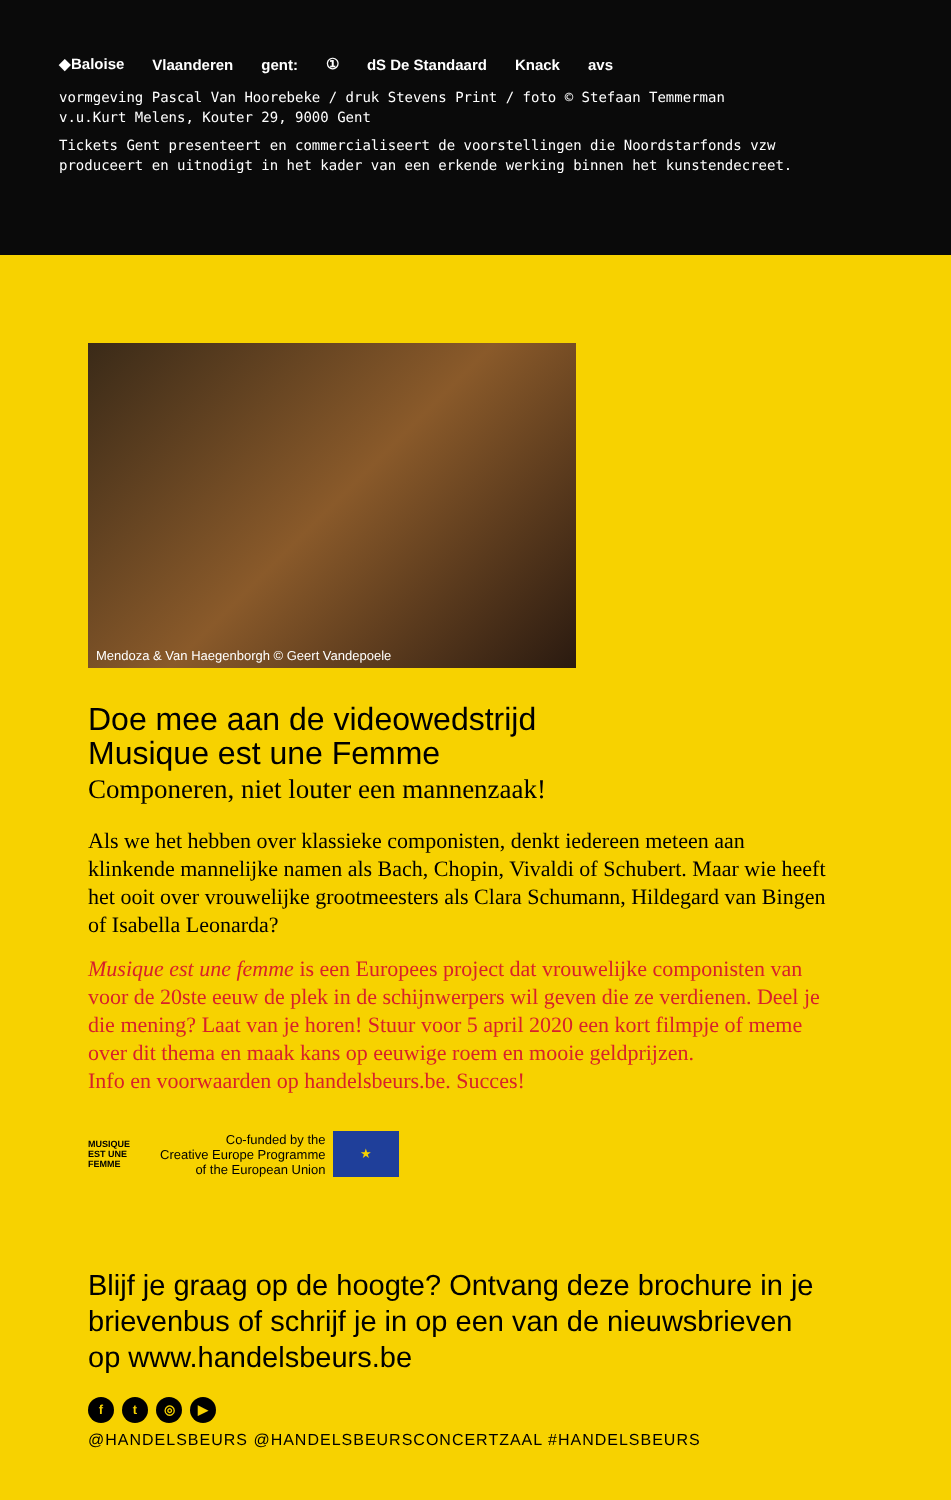◆Baloise Vlaanderen gent: ① dS De Standaard Knack avs
vormgeving Pascal Van Hoorebeke / druk Stevens Print / foto © Stefaan Temmerman
v.u.Kurt Melens, Kouter 29, 9000 Gent
Tickets Gent presenteert en commercialiseert de voorstellingen die Noordstarfonds vzw
produceert en uitnodigt in het kader van een erkende werking binnen het kunstendecreet.
Mendoza & Van Haegenborgh © Geert Vandepoele
Doe mee aan de videowedstrijd
Musique est une Femme
Componeren, niet louter een mannenzaak!
Als we het hebben over klassieke componisten, denkt iedereen meteen aan klinkende mannelijke namen als Bach, Chopin, Vivaldi of Schubert. Maar wie heeft het ooit over vrouwelijke grootmeesters als Clara Schumann, Hildegard van Bingen of Isabella Leonarda?
Musique est une femme is een Europees project dat vrouwelijke componisten van voor de 20ste eeuw de plek in de schijnwerpers wil geven die ze verdienen. Deel je die mening? Laat van je horen! Stuur voor 5 april 2020 een kort filmpje of meme over dit thema en maak kans op eeuwige roem en mooie geldprijzen.
Info en voorwaarden op handelsbeurs.be. Succes!
MUSIQUE
EST UNE
FEMME Co-funded by the
Creative Europe Programme
of the European Union
★
Blijf je graag op de hoogte? Ontvang deze brochure in je brievenbus of schrijf je in op een van de nieuwsbrieven op www.handelsbeurs.be
ft ◎ ▶
@HANDELSBEURS @HANDELSBEURSCONCERTZAAL #HANDELSBEURS